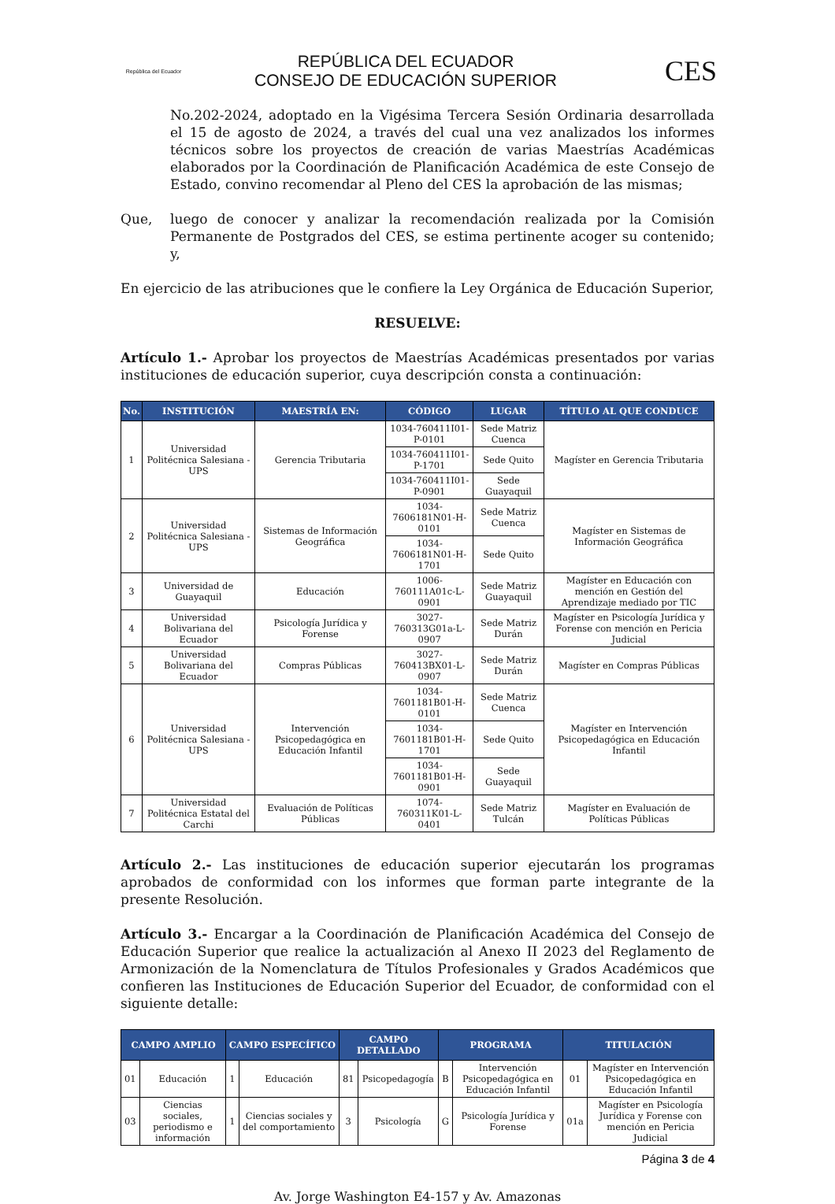República del Ecuador
REPÚBLICA DEL ECUADOR
CONSEJO DE EDUCACIÓN SUPERIOR
CES
No.202-2024, adoptado en la Vigésima Tercera Sesión Ordinaria desarrollada el 15 de agosto de 2024, a través del cual una vez analizados los informes técnicos sobre los proyectos de creación de varias Maestrías Académicas elaborados por la Coordinación de Planificación Académica de este Consejo de Estado, convino recomendar al Pleno del CES la aprobación de las mismas;
Que, luego de conocer y analizar la recomendación realizada por la Comisión Permanente de Postgrados del CES, se estima pertinente acoger su contenido; y,
En ejercicio de las atribuciones que le confiere la Ley Orgánica de Educación Superior,
RESUELVE:
Artículo 1.- Aprobar los proyectos de Maestrías Académicas presentados por varias instituciones de educación superior, cuya descripción consta a continuación:
| No. | INSTITUCIÓN | MAESTRÍA EN: | CÓDIGO | LUGAR | TÍTULO AL QUE CONDUCE |
| --- | --- | --- | --- | --- | --- |
| 1 | Universidad Politécnica Salesiana - UPS | Gerencia Tributaria | 1034-760411I01-P-0101 | Sede Matriz Cuenca | Magíster en Gerencia Tributaria |
| | | | 1034-760411I01-P-1701 | Sede Quito | |
| | | | 1034-760411I01-P-0901 | Sede Guayaquil | |
| 2 | Universidad Politécnica Salesiana - UPS | Sistemas de Información Geográfica | 1034-7606181N01-H-0101 | Sede Matriz Cuenca | Magíster en Sistemas de Información Geográfica |
| | | | 1034-7606181N01-H-1701 | Sede Quito | |
| 3 | Universidad de Guayaquil | Educación | 1006-760111A01c-L-0901 | Sede Matriz Guayaquil | Magíster en Educación con mención en Gestión del Aprendizaje mediado por TIC |
| 4 | Universidad Bolivariana del Ecuador | Psicología Jurídica y Forense | 3027-760313G01a-L-0907 | Sede Matriz Durán | Magíster en Psicología Jurídica y Forense con mención en Pericia Judicial |
| 5 | Universidad Bolivariana del Ecuador | Compras Públicas | 3027-760413BX01-L-0907 | Sede Matriz Durán | Magíster en Compras Públicas |
| 6 | Universidad Politécnica Salesiana - UPS | Intervención Psicopedagógica en Educación Infantil | 1034-7601181B01-H-0101 | Sede Matriz Cuenca | Magíster en Intervención Psicopedagógica en Educación Infantil |
| | | | 1034-7601181B01-H-1701 | Sede Quito | |
| | | | 1034-7601181B01-H-0901 | Sede Guayaquil | |
| 7 | Universidad Politécnica Estatal del Carchi | Evaluación de Políticas Públicas | 1074-760311K01-L-0401 | Sede Matriz Tulcán | Magíster en Evaluación de Políticas Públicas |
Artículo 2.- Las instituciones de educación superior ejecutarán los programas aprobados de conformidad con los informes que forman parte integrante de la presente Resolución.
Artículo 3.- Encargar a la Coordinación de Planificación Académica del Consejo de Educación Superior que realice la actualización al Anexo II 2023 del Reglamento de Armonización de la Nomenclatura de Títulos Profesionales y Grados Académicos que confieren las Instituciones de Educación Superior del Ecuador, de conformidad con el siguiente detalle:
| CAMPO AMPLIO | | CAMPO ESPECÍFICO | | CAMPO DETALLADO | | PROGRAMA | | TITULACIÓN | |
| --- | --- | --- | --- | --- | --- | --- | --- | --- | --- |
| 01 | Educación | 1 | Educación | 81 | Psicopedagogía | B | Intervención Psicopedagógica en Educación Infantil | 01 | Magíster en Intervención Psicopedagógica en Educación Infantil |
| 03 | Ciencias sociales, periodismo e información | 1 | Ciencias sociales y del comportamiento | 3 | Psicología | G | Psicología Jurídica y Forense | 01a | Magíster en Psicología Jurídica y Forense con mención en Pericia Judicial |
Página 3 de 4
Av. Jorge Washington E4-157 y Av. Amazonas